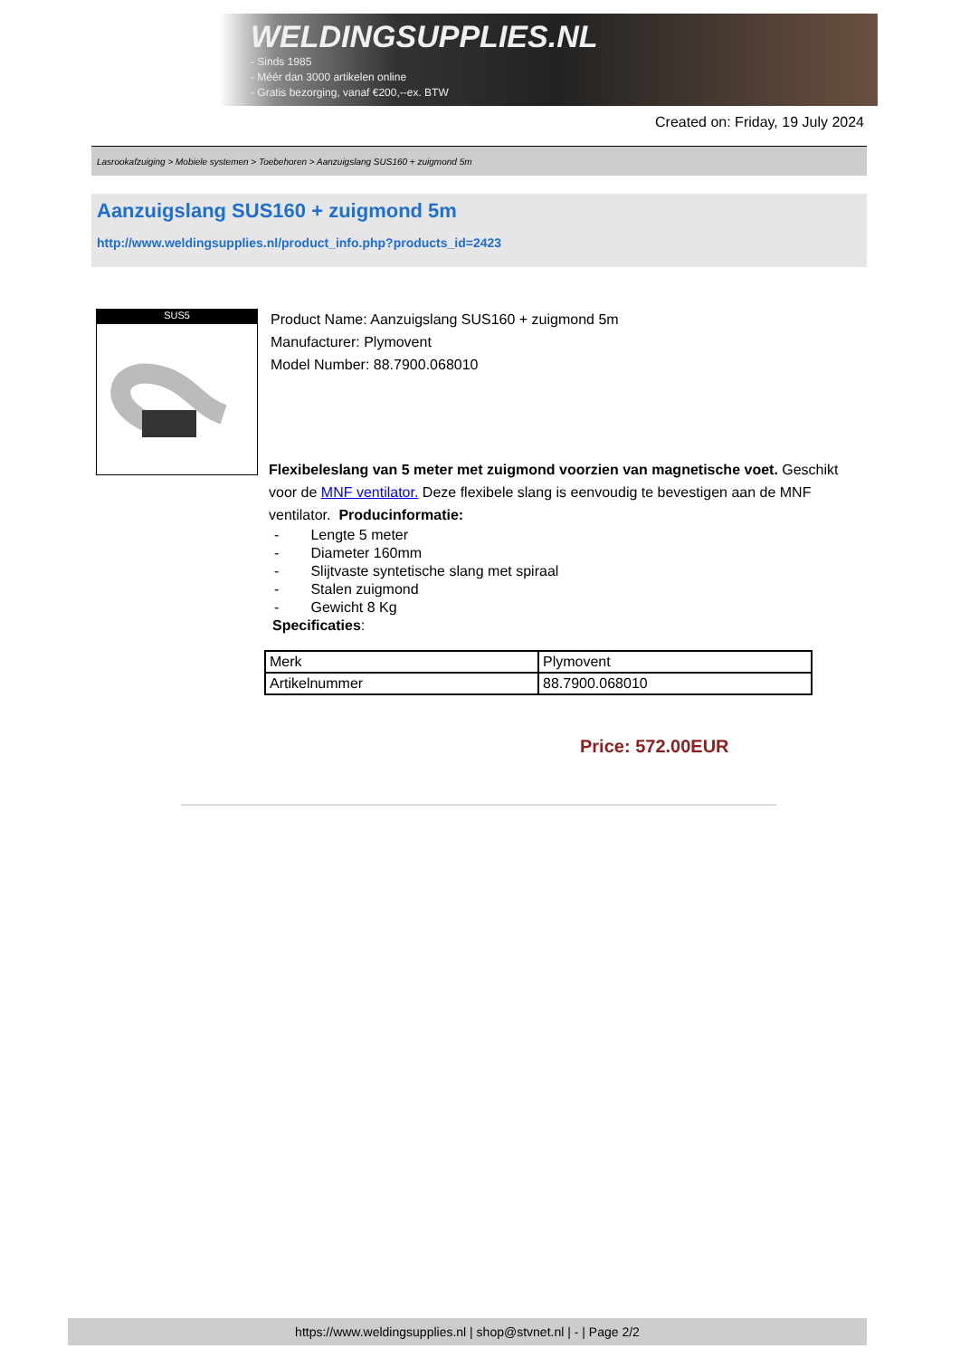WELDINGSUPPLIES.NL
- Sinds 1985
- Méér dan 3000 artikelen online
- Gratis bezorging, vanaf €200,--ex. BTW
Created on: Friday, 19 July 2024
Lasrookafzuiging > Mobiele systemen > Toebehoren > Aanzuigslang SUS160 + zuigmond 5m
Aanzuigslang SUS160 + zuigmond 5m
http://www.weldingsupplies.nl/product_info.php?products_id=2423
SUS5
Product Name: Aanzuigslang SUS160 + zuigmond 5m
Manufacturer: Plymovent
Model Number: 88.7900.068010
Flexibeleslang van 5 meter met zuigmond voorzien van magnetische voet. Geschikt voor de MNF ventilator. Deze flexibele slang is eenvoudig te bevestigen aan de MNF ventilator. Producinformatie:
- Lengte 5 meter
- Diameter 160mm
- Slijtvaste syntetische slang met spiraal
- Stalen zuigmond
- Gewicht 8 Kg
Specificaties:
| Merk | Plymovent |
| Artikelnummer | 88.7900.068010 |
Price: 572.00EUR
https://www.weldingsupplies.nl | shop@stvnet.nl | - | Page 2/2